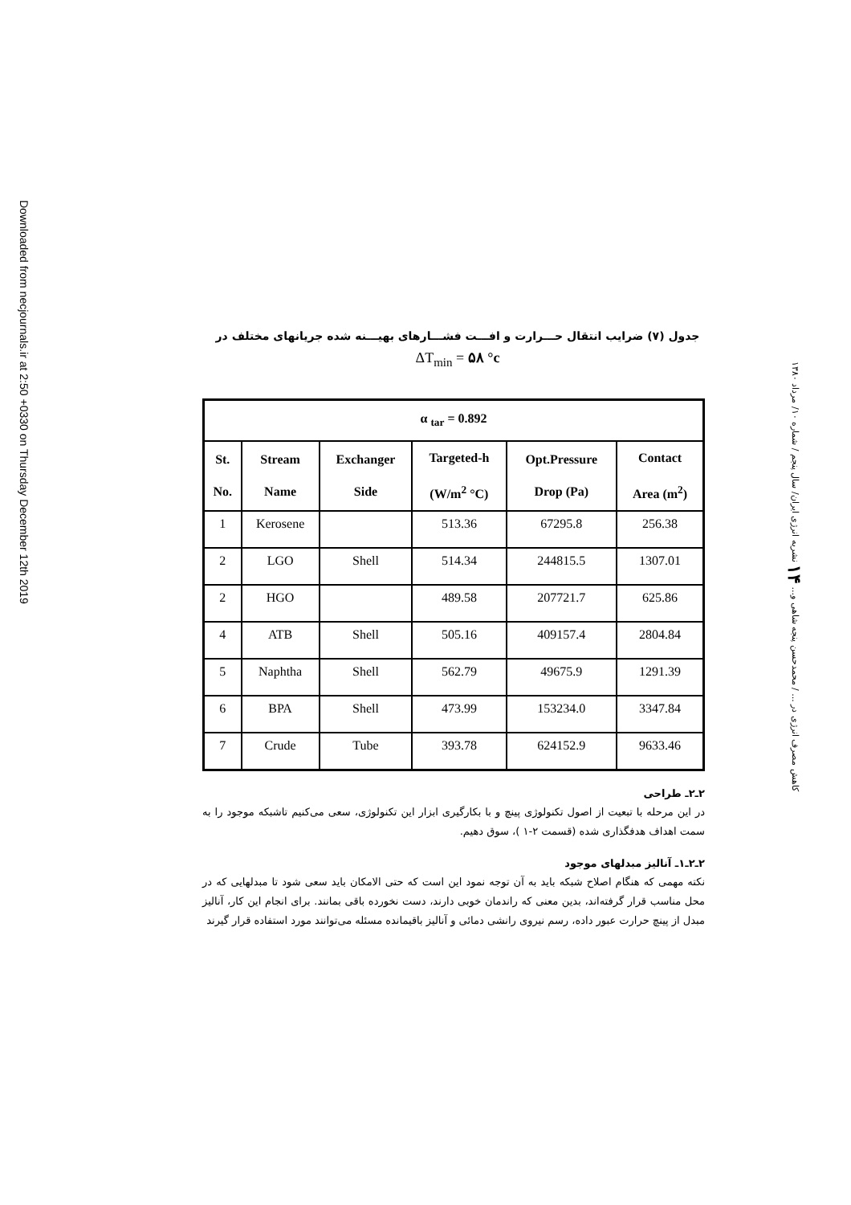Downloaded from necjournals.ir at 2:50 +0330 on Thursday December 12th 2019
جدول (۷) ضرایب انتقال حـــرارت و افـــت فشـــارهای بهیـــنه شده جریانهای مختلف در
ΔT<sub>min</sub> = ۵۸ °c
| α <sub>tar</sub> = 0.892 | | | | | |
| --- | --- | --- | --- | --- | --- |
| St. No. | Stream Name | Exchanger Side | Targeted-h (W/m<sup>2</sup> °C) | Opt.Pressure Drop (Pa) | Contact Area (m<sup>2</sup>) |
| 1 | Kerosene | | 513.36 | 67295.8 | 256.38 |
| 2 | LGO | Shell | 514.34 | 244815.5 | 1307.01 |
| 2 | HGO | | 489.58 | 207721.7 | 625.86 |
| 4 | ATB | Shell | 505.16 | 409157.4 | 2804.84 |
| 5 | Naphtha | Shell | 562.79 | 49675.9 | 1291.39 |
| 6 | BPA | Shell | 473.99 | 153234.0 | 3347.84 |
| 7 | Crude | Tube | 393.78 | 624152.9 | 9633.46 |
۲ـ۲ـ طراحی
در این مرحله با تبعیت از اصول تکنولوژی پینچ و با بکارگیری ابزار این تکنولوژی، سعی می‌کنیم تاشبکه موجود را به سمت اهداف هدفگذاری شده (قسمت ۲-۱ )، سوق دهیم.
۲ـ۲ـ۱ـ آنالیز مبدلهای موجود
نکته مهمی که هنگام اصلاح شبکه باید به آن توجه نمود این است که حتی الامکان باید سعی شود تا مبدلهایی که در محل مناسب قرار گرفته‌اند، بدین معنی که راندمان خوبی دارند، دست نخورده باقی بمانند. برای انجام این کار، آنالیز مبدل از پینچ حرارت عبور داده، رسم نیروی رانشی دمائی و آنالیز باقیمانده مسئله می‌توانند مورد استفاده قرار گیرند
کاهش مصرف انرژی در ... / محمدحسن پنجه شاهی و... ۱۴ نشریه انرژی ایران/ سال پنجم / شماره ۱۰/ مرداد ۱۳۸۰